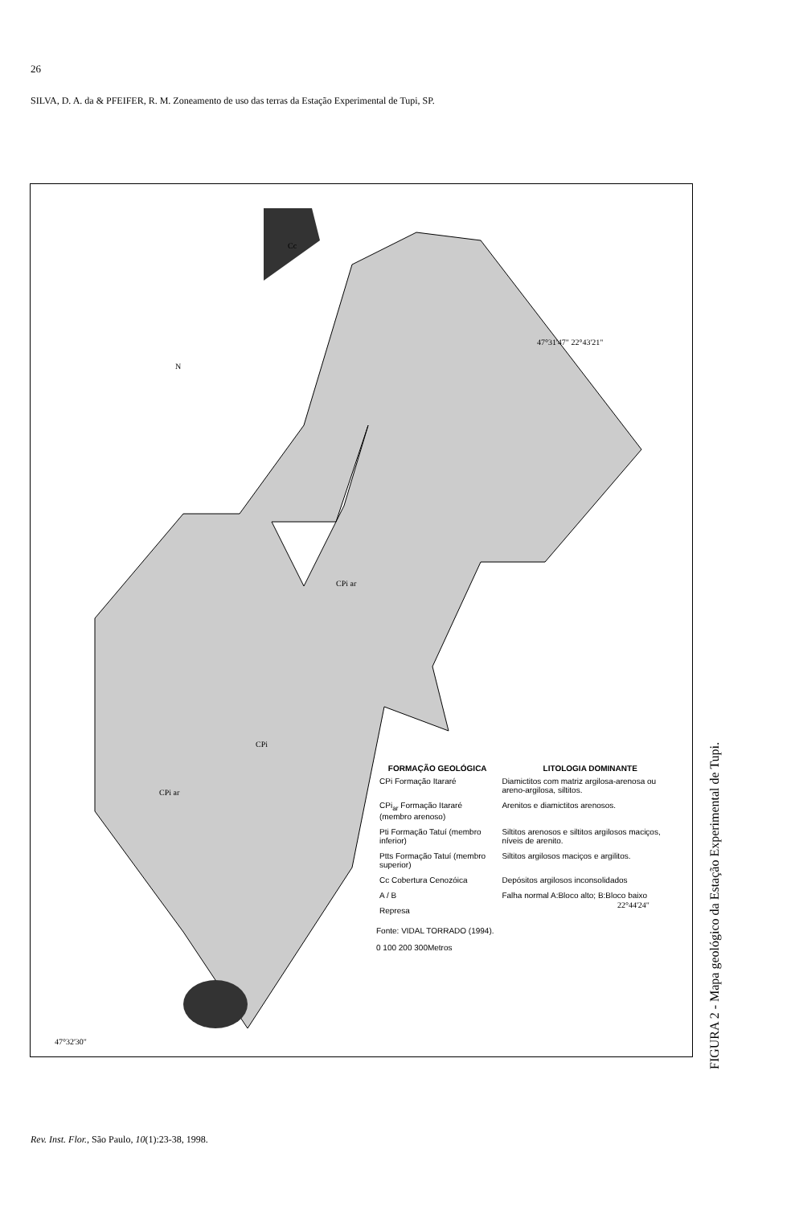26
SILVA, D. A. da & PFEIFER, R. M. Zoneamento de uso das terras da Estação Experimental de Tupi, SP.
47°31'47" 22°43'21"
22°44'24"
N
CPi
CPi ar
CPi ar
Cc
47°32'30"
| FORMAÇÃO GEOLÓGICA | LITOLOGIA DOMINANTE |
| --- | --- |
| CPi Formação Itararé | Diamictitos com matriz argilosa-arenosa ou areno-argilosa, siltitos. |
| CPi<sub>ar</sub> Formação Itararé (membro arenoso) | Arenitos e diamictitos arenosos. |
| Pti Formação Tatuí (membro inferior) | Siltitos arenosos e siltitos argilosos maciços, níveis de arenito. |
| Ptts Formação Tatuí (membro superior) | Siltitos argilosos maciços e argilitos. |
| Cc Cobertura Cenozóica | Depósitos argilosos inconsolidados |
| A / B | Falha normal A:Bloco alto; B:Bloco baixo |
| Represa | |
Fonte: VIDAL TORRADO (1994).
0 100 200 300Metros
FIGURA 2 - Mapa geológico da Estação Experimental de Tupi.
Rev. Inst. Flor., São Paulo, 10(1):23-38, 1998.